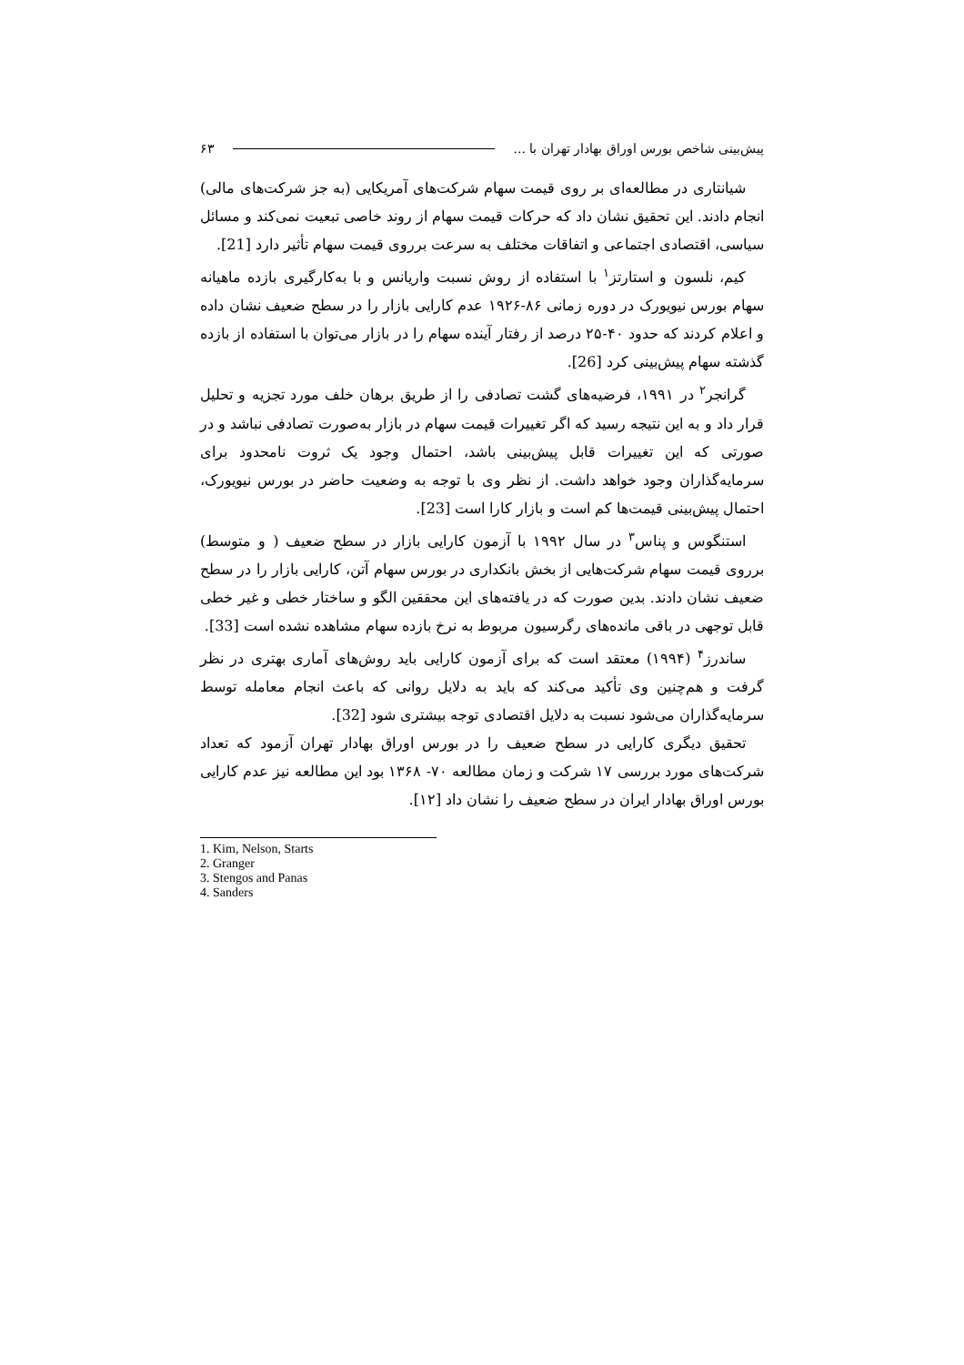پیش‌بینی شاخص بورس اوراق بهادار تهران با ... ۶۳
شیانتاری در مطالعه‌ای بر روی قیمت سهام شرکت‌های آمریکایی (به جز شرکت‌های مالی) انجام دادند. این تحقیق نشان داد که حرکات قیمت سهام از روند خاصی تبعیت نمی‌کند و مسائل سیاسی، اقتصادی اجتماعی و اتفاقات مختلف به سرعت برروی قیمت سهام تأثیر دارد [21].
کیم، نلسون و استارتز<sup>۱</sup> با استفاده از روش نسبت واریانس و با به‌کارگیری بازده ماهیانه سهام بورس نیویورک در دوره زمانی ۸۶-۱۹۲۶ عدم کارایی بازار را در سطح ضعیف نشان داده و اعلام کردند که حدود ۴۰-۲۵ درصد از رفتار آینده سهام را در بازار می‌توان با استفاده از بازده گذشته سهام پیش‌بینی کرد [26].
گرانجر<sup>۲</sup> در ۱۹۹۱، فرضیه‌های گشت تصادفی را از طریق برهان خلف مورد تجزیه و تحلیل قرار داد و به این نتیجه رسید که اگر تغییرات قیمت سهام در بازار به‌صورت تصادفی نباشد و در صورتی که این تغییرات قابل پیش‌بینی باشد، احتمال وجود یک ثروت نامحدود برای سرمایه‌گذاران وجود خواهد داشت. از نظر وی با توجه به وضعیت حاضر در بورس نیویورک، احتمال پیش‌بینی قیمت‌ها کم است و بازار کارا است [23].
استنگوس و پناس<sup>۳</sup> در سال ۱۹۹۲ با آزمون کارایی بازار در سطح ضعیف ( و متوسط) برروی قیمت سهام شرکت‌هایی از بخش بانکداری در بورس سهام آتن، کارایی بازار را در سطح ضعیف نشان دادند. بدین صورت که در یافته‌های این محققین الگو و ساختار خطی و غیر خطی قابل توجهی در باقی مانده‌های رگرسیون مربوط به نرخ بازده سهام مشاهده نشده است [33].
ساندرز<sup>۴</sup> (۱۹۹۴) معتقد است که برای آزمون کارایی باید روش‌های آماری بهتری در نظر گرفت و هم‌چنین وی تأکید می‌کند که باید به دلایل روانی که باعث انجام معامله توسط سرمایه‌گذاران می‌شود نسبت به دلایل اقتصادی توجه بیشتری شود [32].
تحقیق دیگری کارایی در سطح ضعیف را در بورس اوراق بهادار تهران آزمود که تعداد شرکت‌های مورد بررسی ۱۷ شرکت و زمان مطالعه ۷۰- ۱۳۶۸ بود این مطالعه نیز عدم کارایی بورس اوراق بهادار ایران در سطح ضعیف را نشان داد [۱۲].
1. Kim, Nelson, Starts
2. Granger
3. Stengos and Panas
4. Sanders